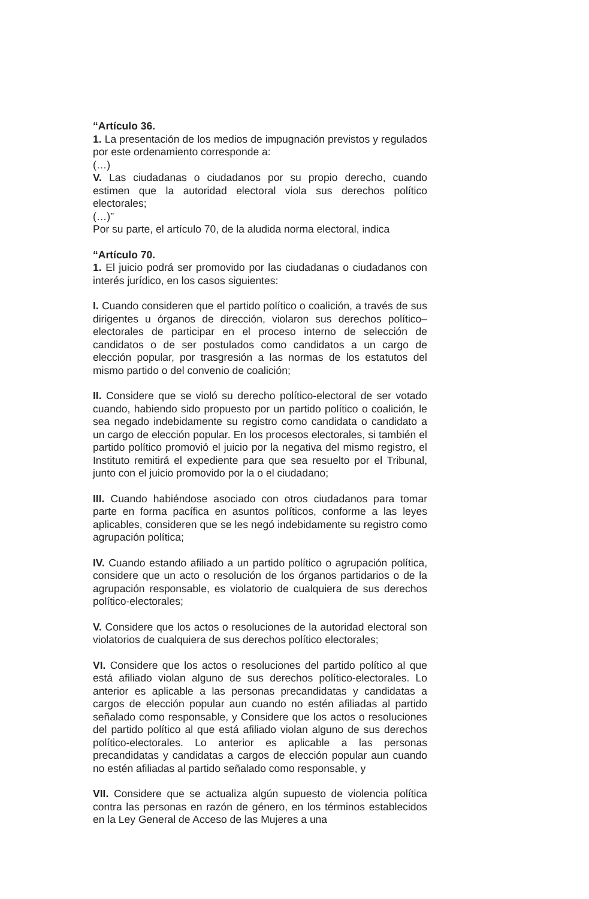“Artículo 36.
1. La presentación de los medios de impugnación previstos y regulados por este ordenamiento corresponde a:
(…)
V. Las ciudadanas o ciudadanos por su propio derecho, cuando estimen que la autoridad electoral viola sus derechos político electorales;
(…)”
Por su parte, el artículo 70, de la aludida norma electoral, indica
“Artículo 70.
1. El juicio podrá ser promovido por las ciudadanas o ciudadanos con interés jurídico, en los casos siguientes:
I. Cuando consideren que el partido político o coalición, a través de sus dirigentes u órganos de dirección, violaron sus derechos político–electorales de participar en el proceso interno de selección de candidatos o de ser postulados como candidatos a un cargo de elección popular, por trasgresión a las normas de los estatutos del mismo partido o del convenio de coalición;
II. Considere que se violó su derecho político-electoral de ser votado cuando, habiendo sido propuesto por un partido político o coalición, le sea negado indebidamente su registro como candidata o candidato a un cargo de elección popular. En los procesos electorales, si también el partido político promovió el juicio por la negativa del mismo registro, el Instituto remitirá el expediente para que sea resuelto por el Tribunal, junto con el juicio promovido por la o el ciudadano;
III. Cuando habiéndose asociado con otros ciudadanos para tomar parte en forma pacífica en asuntos políticos, conforme a las leyes aplicables, consideren que se les negó indebidamente su registro como agrupación política;
IV. Cuando estando afiliado a un partido político o agrupación política, considere que un acto o resolución de los órganos partidarios o de la agrupación responsable, es violatorio de cualquiera de sus derechos político-electorales;
V. Considere que los actos o resoluciones de la autoridad electoral son violatorios de cualquiera de sus derechos político electorales;
VI. Considere que los actos o resoluciones del partido político al que está afiliado violan alguno de sus derechos político-electorales. Lo anterior es aplicable a las personas precandidatas y candidatas a cargos de elección popular aun cuando no estén afiliadas al partido señalado como responsable, y Considere que los actos o resoluciones del partido político al que está afiliado violan alguno de sus derechos político-electorales. Lo anterior es aplicable a las personas precandidatas y candidatas a cargos de elección popular aun cuando no estén afiliadas al partido señalado como responsable, y
VII. Considere que se actualiza algún supuesto de violencia política contra las personas en razón de género, en los términos establecidos en la Ley General de Acceso de las Mujeres a una